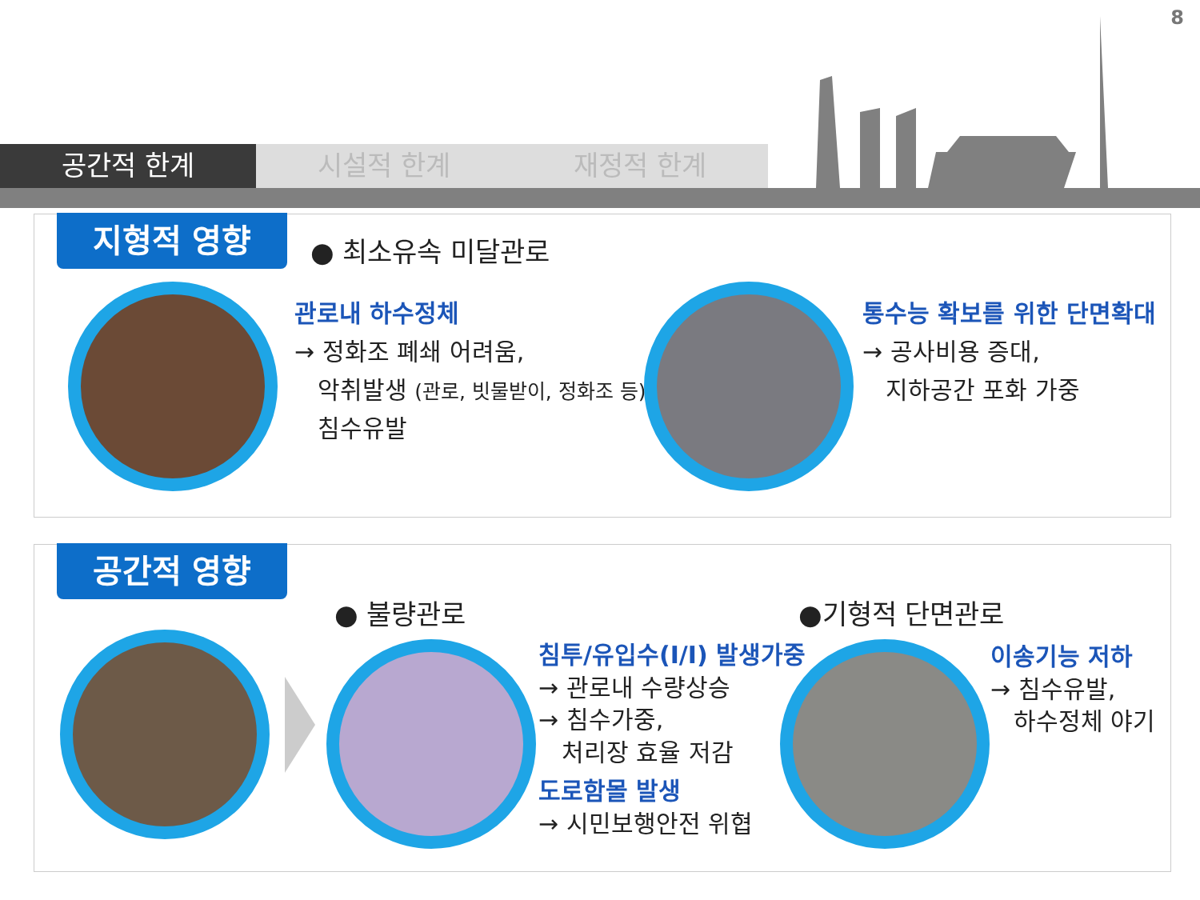8
공간적 한계 시설적 한계 재정적 한계
지형적 영향 ● 최소유속 미달관로
관로내 하수정체
→ 정화조 폐쇄 어려움,
악취발생 (관로, 빗물받이, 정화조 등),
침수유발
통수능 확보를 위한 단면확대
→ 공사비용 증대,
지하공간 포화 가중
공간적 영향
● 불량관로 ●기형적 단면관로
침투/유입수(I/I) 발생가중
→ 관로내 수량상승
→ 침수가중,
처리장 효율 저감
도로함몰 발생
→ 시민보행안전 위협
이송기능 저하
→ 침수유발,
하수정체 야기